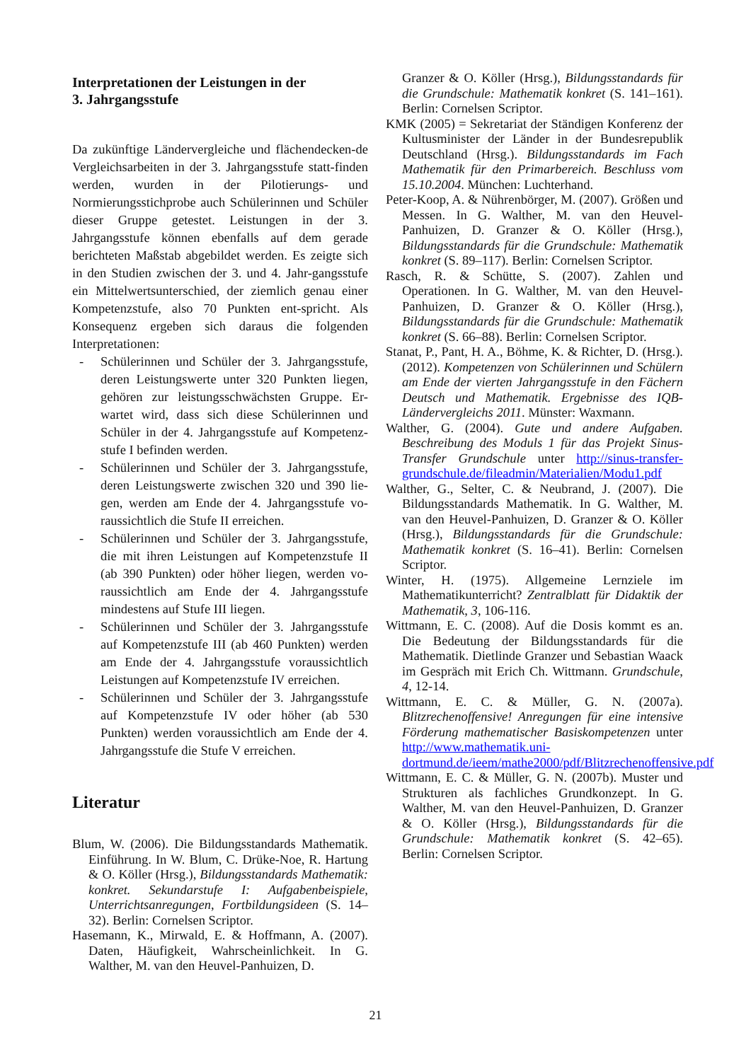Interpretationen der Leistungen in der
3. Jahrgangsstufe
Da zukünftige Ländervergleiche und flächendecken-de Vergleichsarbeiten in der 3. Jahrgangsstufe statt-finden werden, wurden in der Pilotierungs- und Normierungsstichprobe auch Schülerinnen und Schüler dieser Gruppe getestet. Leistungen in der 3. Jahrgangsstufe können ebenfalls auf dem gerade berichteten Maßstab abgebildet werden. Es zeigte sich in den Studien zwischen der 3. und 4. Jahr-gangsstufe ein Mittelwertsunterschied, der ziemlich genau einer Kompetenzstufe, also 70 Punkten ent-spricht. Als Konsequenz ergeben sich daraus die folgenden Interpretationen:
- Schülerinnen und Schüler der 3. Jahrgangsstufe, deren Leistungswerte unter 320 Punkten liegen, gehören zur leistungsschwächsten Gruppe. Er-wartet wird, dass sich diese Schülerinnen und Schüler in der 4. Jahrgangsstufe auf Kompetenz-stufe I befinden werden.
- Schülerinnen und Schüler der 3. Jahrgangsstufe, deren Leistungswerte zwischen 320 und 390 lie-gen, werden am Ende der 4. Jahrgangsstufe vo-raussichtlich die Stufe II erreichen.
- Schülerinnen und Schüler der 3. Jahrgangsstufe, die mit ihren Leistungen auf Kompetenzstufe II (ab 390 Punkten) oder höher liegen, werden vo-raussichtlich am Ende der 4. Jahrgangsstufe mindestens auf Stufe III liegen.
- Schülerinnen und Schüler der 3. Jahrgangsstufe auf Kompetenzstufe III (ab 460 Punkten) werden am Ende der 4. Jahrgangsstufe voraussichtlich Leistungen auf Kompetenzstufe IV erreichen.
- Schülerinnen und Schüler der 3. Jahrgangsstufe auf Kompetenzstufe IV oder höher (ab 530 Punkten) werden voraussichtlich am Ende der 4. Jahrgangsstufe die Stufe V erreichen.
Literatur
Blum, W. (2006). Die Bildungsstandards Mathematik. Einführung. In W. Blum, C. Drüke-Noe, R. Hartung & O. Köller (Hrsg.), Bildungsstandards Mathematik: konkret. Sekundarstufe I: Aufgabenbeispiele, Unterrichtsanregungen, Fortbildungsideen (S. 14–32). Berlin: Cornelsen Scriptor.
Hasemann, K., Mirwald, E. & Hoffmann, A. (2007). Daten, Häufigkeit, Wahrscheinlichkeit. In G. Walther, M. van den Heuvel-Panhuizen, D.
Granzer & O. Köller (Hrsg.), Bildungsstandards für die Grundschule: Mathematik konkret (S. 141–161). Berlin: Cornelsen Scriptor.
KMK (2005) = Sekretariat der Ständigen Konferenz der Kultusminister der Länder in der Bundesrepublik Deutschland (Hrsg.). Bildungsstandards im Fach Mathematik für den Primarbereich. Beschluss vom 15.10.2004. München: Luchterhand.
Peter-Koop, A. & Nührenbörger, M. (2007). Größen und Messen. In G. Walther, M. van den Heuvel-Panhuizen, D. Granzer & O. Köller (Hrsg.), Bildungsstandards für die Grundschule: Mathematik konkret (S. 89–117). Berlin: Cornelsen Scriptor.
Rasch, R. & Schütte, S. (2007). Zahlen und Operationen. In G. Walther, M. van den Heuvel-Panhuizen, D. Granzer & O. Köller (Hrsg.), Bildungsstandards für die Grundschule: Mathematik konkret (S. 66–88). Berlin: Cornelsen Scriptor.
Stanat, P., Pant, H. A., Böhme, K. & Richter, D. (Hrsg.). (2012). Kompetenzen von Schülerinnen und Schülern am Ende der vierten Jahrgangsstufe in den Fächern Deutsch und Mathematik. Ergebnisse des IQB-Ländervergleichs 2011. Münster: Waxmann.
Walther, G. (2004). Gute und andere Aufgaben. Beschreibung des Moduls 1 für das Projekt Sinus-Transfer Grundschule unter http://sinus-transfer-grundschule.de/fileadmin/Materialien/Modu1.pdf
Walther, G., Selter, C. & Neubrand, J. (2007). Die Bildungsstandards Mathematik. In G. Walther, M. van den Heuvel-Panhuizen, D. Granzer & O. Köller (Hrsg.), Bildungsstandards für die Grundschule: Mathematik konkret (S. 16–41). Berlin: Cornelsen Scriptor.
Winter, H. (1975). Allgemeine Lernziele im Mathematikunterricht? Zentralblatt für Didaktik der Mathematik, 3, 106-116.
Wittmann, E. C. (2008). Auf die Dosis kommt es an. Die Bedeutung der Bildungsstandards für die Mathematik. Dietlinde Granzer und Sebastian Waack im Gespräch mit Erich Ch. Wittmann. Grundschule, 4, 12-14.
Wittmann, E. C. & Müller, G. N. (2007a). Blitzrechenoffensive! Anregungen für eine intensive Förderung mathematischer Basiskompetenzen unter http://www.mathematik.uni-dortmund.de/ieem/mathe2000/pdf/Blitzrechenoffensive.pdf
Wittmann, E. C. & Müller, G. N. (2007b). Muster und Strukturen als fachliches Grundkonzept. In G. Walther, M. van den Heuvel-Panhuizen, D. Granzer & O. Köller (Hrsg.), Bildungsstandards für die Grundschule: Mathematik konkret (S. 42–65). Berlin: Cornelsen Scriptor.
21